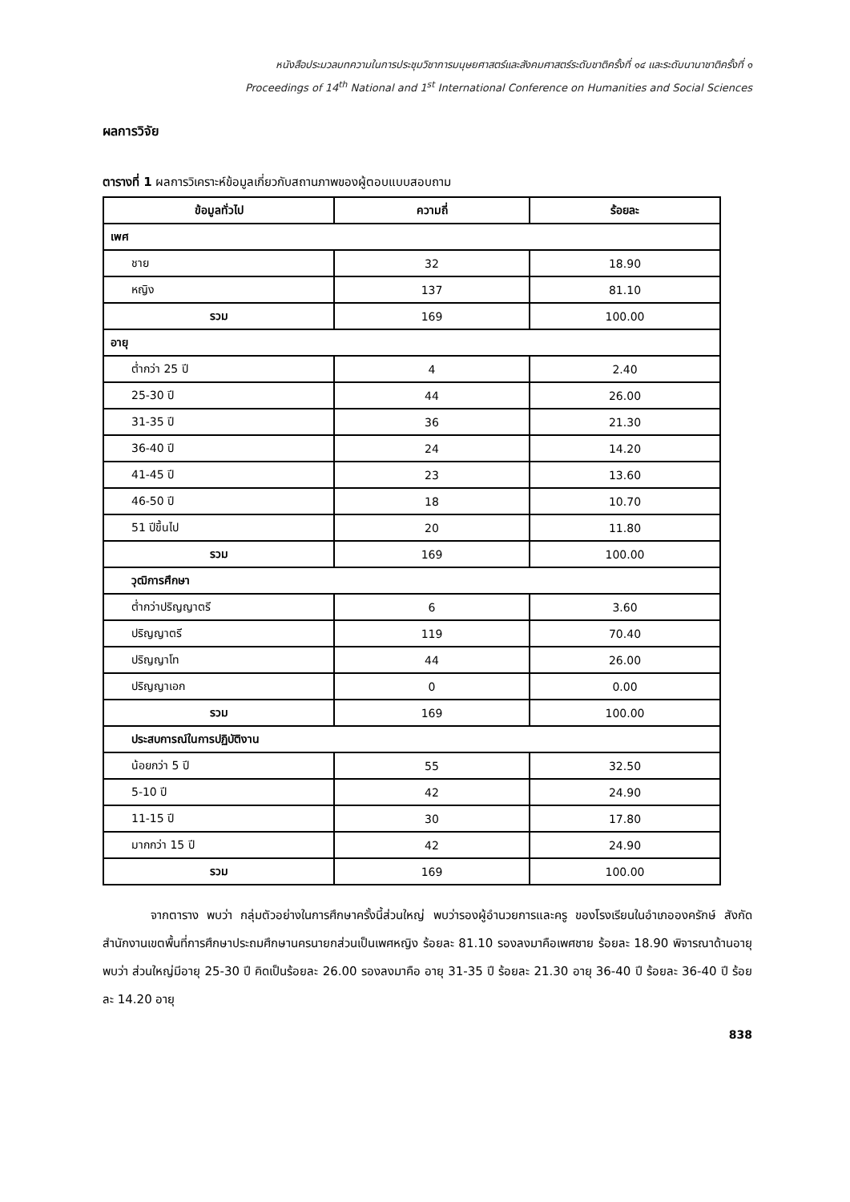หนังสือประมวลบทความในการประชุมวิชาการมนุษยศาสตร์และสังคมศาสตร์ระดับชาติครั้งที่ ๑๔ และระดับนานาชาติครั้งที่ ๑
Proceedings of 14<sup>th</sup> National and 1<sup>st</sup> International Conference on Humanities and Social Sciences
ผลการวิจัย
ตารางที่ 1 ผลการวิเคราะห์ข้อมูลเกี่ยวกับสถานภาพของผู้ตอบแบบสอบถาม
| ข้อมูลทั่วไป | ความถี่ | ร้อยละ |
| --- | --- | --- |
| เพศ | | |
| ชาย | 32 | 18.90 |
| หญิง | 137 | 81.10 |
| รวม | 169 | 100.00 |
| อายุ | | |
| ต่ำกว่า 25 ปี | 4 | 2.40 |
| 25-30 ปี | 44 | 26.00 |
| 31-35 ปี | 36 | 21.30 |
| 36-40 ปี | 24 | 14.20 |
| 41-45 ปี | 23 | 13.60 |
| 46-50 ปี | 18 | 10.70 |
| 51 ปีขึ้นไป | 20 | 11.80 |
| รวม | 169 | 100.00 |
| วุฒิการศึกษา | | |
| ต่ำกว่าปริญญาตรี | 6 | 3.60 |
| ปริญญาตรี | 119 | 70.40 |
| ปริญญาโท | 44 | 26.00 |
| ปริญญาเอก | 0 | 0.00 |
| รวม | 169 | 100.00 |
| ประสบการณ์ในการปฏิบัติงาน | | |
| น้อยกว่า 5 ปี | 55 | 32.50 |
| 5-10 ปี | 42 | 24.90 |
| 11-15 ปี | 30 | 17.80 |
| มากกว่า 15 ปี | 42 | 24.90 |
| รวม | 169 | 100.00 |
จากตาราง พบว่า กลุ่มตัวอย่างในการศึกษาครั้งนี้ส่วนใหญ่ พบว่ารองผู้อำนวยการและครู ของโรงเรียนในอำเภอองครักษ์ สังกัดสำนักงานเขตพื้นที่การศึกษาประถมศึกษานครนายกส่วนเป็นเพศหญิง ร้อยละ 81.10 รองลงมาคือเพศชาย ร้อยละ 18.90 พิจารณาด้านอายุ พบว่า ส่วนใหญ่มีอายุ 25-30 ปี คิดเป็นร้อยละ 26.00 รองลงมาคือ อายุ 31-35 ปี ร้อยละ 21.30 อายุ 36-40 ปี ร้อยละ 36-40 ปี ร้อยละ 14.20 อายุ
838